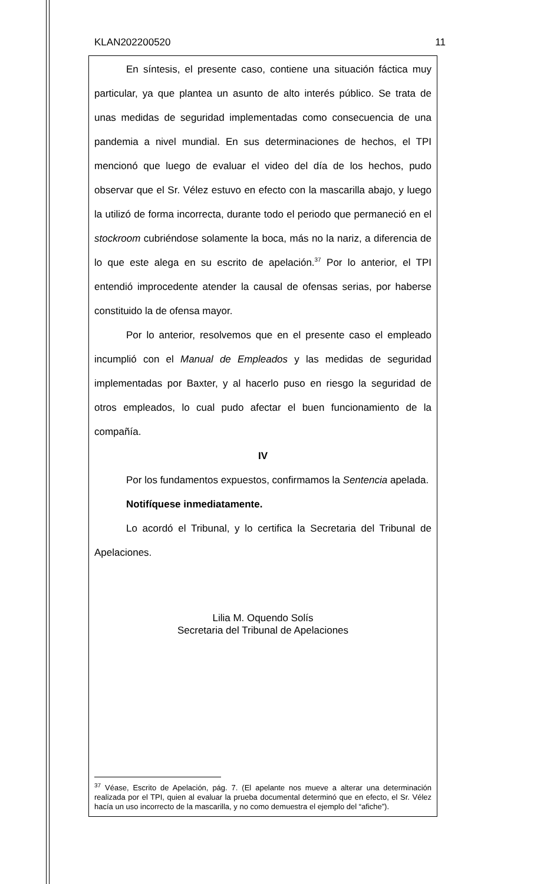KLAN202200520 11
En síntesis, el presente caso, contiene una situación fáctica muy particular, ya que plantea un asunto de alto interés público. Se trata de unas medidas de seguridad implementadas como consecuencia de una pandemia a nivel mundial. En sus determinaciones de hechos, el TPI mencionó que luego de evaluar el video del día de los hechos, pudo observar que el Sr. Vélez estuvo en efecto con la mascarilla abajo, y luego la utilizó de forma incorrecta, durante todo el periodo que permaneció en el stockroom cubriéndose solamente la boca, más no la nariz, a diferencia de lo que este alega en su escrito de apelación.<sup>37</sup> Por lo anterior, el TPI entendió improcedente atender la causal de ofensas serias, por haberse constituido la de ofensa mayor.
Por lo anterior, resolvemos que en el presente caso el empleado incumplió con el Manual de Empleados y las medidas de seguridad implementadas por Baxter, y al hacerlo puso en riesgo la seguridad de otros empleados, lo cual pudo afectar el buen funcionamiento de la compañía.
IV
Por los fundamentos expuestos, confirmamos la Sentencia apelada.
Notifíquese inmediatamente.
Lo acordó el Tribunal, y lo certifica la Secretaria del Tribunal de Apelaciones.
Lilia M. Oquendo Solís
Secretaria del Tribunal de Apelaciones
<sup>37</sup> Véase, Escrito de Apelación, pág. 7. (El apelante nos mueve a alterar una determinación realizada por el TPI, quien al evaluar la prueba documental determinó que en efecto, el Sr. Vélez hacía un uso incorrecto de la mascarilla, y no como demuestra el ejemplo del “afiche”).